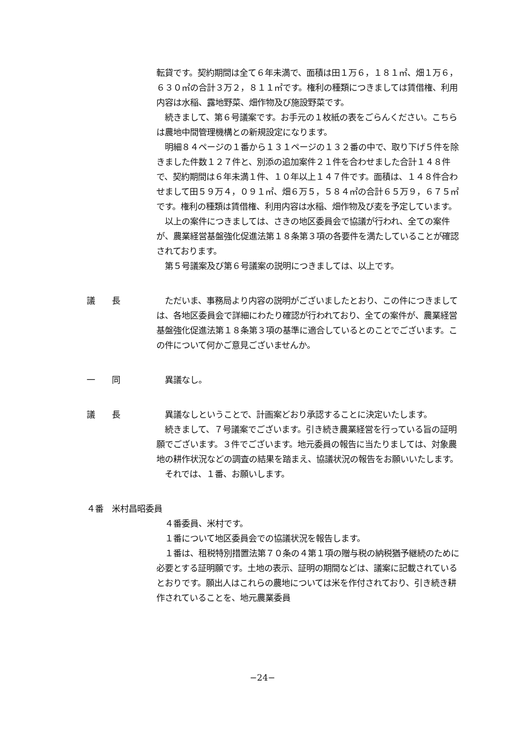転貸です。契約期間は全て６年未満で、面積は田１万６，１８１㎡、畑１万６，６３０㎡の合計３万２，８１１㎡です。権利の種類につきましては賃借権、利用内容は水稲、露地野菜、畑作物及び施設野菜です。
　続きまして、第６号議案です。お手元の１枚紙の表をごらんください。こちらは農地中間管理機構との新規設定になります。
　明細８４ページの１番から１３１ページの１３２番の中で、取り下げ５件を除きました件数１２７件と、別添の追加案件２１件を合わせました合計１４８件で、契約期間は６年未満１件、１０年以上１４７件です。面積は、１４８件合わせまして田５９万４，０９１㎡、畑６万５，５８４㎡の合計６５万９，６７５㎡です。権利の種類は賃借権、利用内容は水稲、畑作物及び麦を予定しています。
　以上の案件につきましては、さきの地区委員会で協議が行われ、全ての案件が、農業経営基盤強化促進法第１８条第３項の各要件を満たしていることが確認されております。
　第５号議案及び第６号議案の説明につきましては、以上です。
議　　長 　ただいま、事務局より内容の説明がございましたとおり、この件につきましては、各地区委員会で詳細にわたり確認が行われており、全ての案件が、農業経営基盤強化促進法第１８条第３項の基準に適合しているとのことでございます。この件について何かご意見ございませんか。
一　　同 　異議なし。
議　　長 　異議なしということで、計画案どおり承認することに決定いたします。
　続きまして、７号議案でございます。引き続き農業経営を行っている旨の証明願でございます。３件でございます。地元委員の報告に当たりましては、対象農地の耕作状況などの調査の結果を踏まえ、協議状況の報告をお願いいたします。
　それでは、１番、お願いします。
４番　米村昌昭委員
　４番委員、米村です。
　１番について地区委員会での協議状況を報告します。
　１番は、租税特別措置法第７０条の４第１項の贈与税の納税猶予継続のために必要とする証明願です。土地の表示、証明の期間などは、議案に記載されているとおりです。願出人はこれらの農地については米を作付されており、引き続き耕作されていることを、地元農業委員
−24−